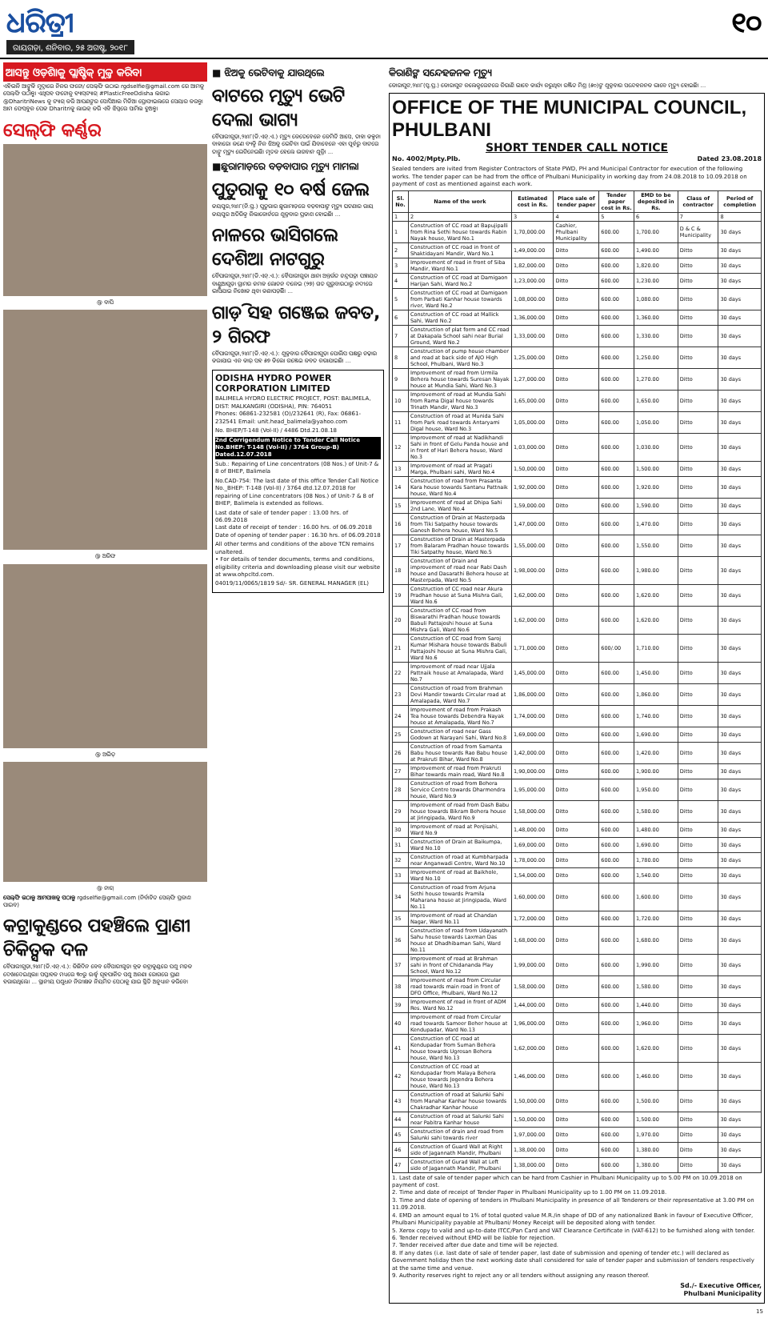ଧରିତ୍ରୀ
ରାୟଗଡ଼ା, ଶନିବାର, ୨୫ ଅଗଷ୍ଟ, ୨୦୧୮
୧୦
ଆସନ୍ତୁ ଓଡ଼ିଶାକୁ ପ୍ଲାଷ୍ଟିକ୍ ମୁକ୍ତ କରିବା
ଏହିଭଳି ଆଙ୍ଗୁଳି ମୁଦ୍ରାରେ ନିଜର ଫଟୋ/ ସେଲ୍‌ଫି ଉଠାଇ rgdselfie@gmail.com ରେ ଆମକୁ ସେଲ୍‌ଫି ପଠାନ୍ତୁ। ଏଥିସହ ଫଟୋକୁ ହ୍ୟାସ୍‌ଟ୍ୟାଗ୍ #PlasticFreeOdisha ଲଗାଇ @DharitriNews କୁ ଟ୍ୟାଗ୍ କରି ଆପଣଙ୍କର ସୋସିଆଲ ମିଡିଆ ପ୍ରୋଫାଇଲରେ ସେୟାର କରନ୍ତୁ। ଆମ ଫେସ୍‌ବୁକ ପେଜ Dharitriକୁ ଲାଇକ୍ କରି ଏହି ଝିପ୍ସରେ ସାମିଲ ହୁଅନ୍ତୁ।
ସେଲ୍‌ଫି କର୍ଣ୍ଣର
@ ବାପି
@ ଅରିଫ
@ ଅଭିତ୍
@ ନାଗ୍
ସେଲ୍‌ଫି ଉଠାନ୍ତୁ ଆମପାଖକୁ ପଠାନ୍ତୁ rgdselfie@gmail.com (ନିର୍ବାଚିତ ସେଲ୍‌ଫି ପ୍ରକାଶ ପାଇବ)
କଟ୍ରାକୁଣ୍ଡରେ ପହଞ୍ଚିଲେ ପ୍ରାଣୀ ଚିକିତ୍ସକ ଦଳ
ବୈପାରୀଗୁଡ଼ା,୨୪।୮(ଡି.ଏନ୍.ଏ.): କିଛିଦିନ ହେବ ବୈପାରୀଗୁଡ଼ା ବ୍ଲକ କଟ୍ରାକୁଣ୍ଡରେ ପଶୁ ମଡ଼କ ଦେଖାଦେଇଥିଲା। ସପ୍ତାହକ ମଧ୍ୟରେ ୩୦ରୁ ଊର୍ଦ୍ଧ୍ୱ ଗୃହପାଳିତ ପଶୁ ଅଜଣା ରୋଗରେ ପ୍ରାଣ ହରାଉଥିଲେ। ... ସ୍ଥାନୀୟ ପଶୁଧନ ନିରୀକ୍ଷକ ନିୟମିତ ସେଠାକୁ ଯାଇ ସ୍ଥିତି ଅନୁଧ୍ୟାନ କରିବେ।
■ ଝିଅକୁ ଭେଟିବାକୁ ଯାଉଥିଲେ
ବାଟରେ ମୃତ୍ୟୁ ଭେଟି ଦେଲା ଭାଗ୍ୟ
ବୈପାରୀଗୁଡ଼ା,୨୪।୮(ଡି.ଏନ୍.ଏ.) ମୃତ୍ୟୁ କେତେବେଳେ କେମିତି ଆସେ, ତାହା କଳ୍ପନା ବାହାରେ। ଜଣେ ବ୍ୟକ୍ତି ନିଜ ଝିଅକୁ ଭେଟିବା ପାଇଁ ଯିବାବେଳେ ଏହା ପୂର୍ବରୁ ବାଟରେ ତାଙ୍କୁ ମୃତ୍ୟୁ ଭେଟିନେଇଛି। ମୃତକ ହେଲେ ଭଗବାନ ଶୁକ୍ରି। ...
■ଛୁରାମାଡ଼ରେ ବଡ଼ବାପାର ମୃତ୍ୟୁ ମାମଲା
ପୁତୁରାକୁ ୧୦ ବର୍ଷ ଜେଲ
ଜୟପୁର,୨୪।୮(ନି.ପ୍ର.) ପୁତୁରାର ଛୁରାମାଡ଼ରେ ବଡ଼ବାପାଙ୍କ ମୃତ୍ୟୁ ଘଟଣାର ରାୟ ଜୟପୁର ଅତିରିକ୍ତ ଜିଲାକୋର୍ଟରେ ଶୁକ୍ରବାର ପ୍ରକାଶ ହୋଇଛି। ...
ନାଳରେ ଭାସିଗଲେ ଦେଶିଆ ନାଟଗୁରୁ
ବୈପାରୀଗୁଡ଼ା,୨୪।୮(ଡି.ଏନ୍.ଏ.): ବୈପାରୀଗୁଡା ଥାନା ଅନ୍ତର୍ଗତ ଚନ୍ଦ୍ରପଦ୍ମା ପଞ୍ଚାୟତ ବାଣ୍ଡୁଆଗୁଡ଼ା ଗ୍ରାମର କମଳ ଲୋଚନ ଦଳେଇ (୨୭) ଗତ ଗୁରୁବାରଠାରୁ ନଦୀରେ ଭାସିଯାଇ ନିଖୋଜ ଥିବା ଜଣାପଡ଼ିଛି। ...
ଗାଡ଼ି ସହ ଗଞ୍ଜେଇ ଜବତ, ୨ ଗିରଫ
ବୈପାରୀଗୁଡ଼ା,୨୪।୮(ଡି.ଏନ୍.ଏ.): ଶୁକ୍ରବାର ବୈପାରୀଗୁଡ଼ା ପୋଲିସ ପକ୍ଷରୁ ଚଢ଼ାଉ କରାଯାଇ ଏକ କାର୍ ସହ ୫୭ କିଲୋ ଗଞ୍ଜେଇ ଜବତ କରାଯାଇଛି। ...
ODISHA HYDRO POWER CORPORATION LIMITED
BALIMELA HYDRO ELECTRIC PROJECT, POST: BALIMELA, DIST: MALKANGIRI (ODISHA), PIN: 764051
Phones: 06861-232581 (O)/232641 (R), Fax: 06861-232541 Email: unit.head_balimela@yahoo.com
No. BHEP/T-148 (Vol-II) / 4486 Dtd.21.08.18
2nd Corrigendum Notice to Tender Call Notice No.BHEP: T-148 (Vol-II) / 3764 Group-B) Dated.12.07.2018
Sub.: Repairing of Line concentrators (08 Nos.) of Unit-7 & 8 of BHEP, Balimela
No.CAD-754: The last date of this office Tender Call Notice No._BHEP: T-148 (Vol-II) / 3764 dtd.12.07.2018 for repairing of Line concentrators (08 Nos.) of Unit-7 & 8 of BHEP, Balimela is extended as follows.
Last date of sale of tender paper : 13.00 hrs. of 06.09.2018
Last date of receipt of tender : 16.00 hrs. of 06.09.2018
Date of opening of tender paper : 16.30 hrs. of 06.09.2018
All other terms and conditions of the above TCN remains unaltered.
• For details of tender documents, terms and conditions, eligibility criteria and downloading please visit our website at www.ohpcltd.com.
04019/11/0065/1819 Sd/- SR. GENERAL MANAGER (EL)
କିରାଣିଙ୍କ ସନ୍ଦେହଜନକ ମୃତ୍ୟୁ
କୋରାପୁଟ,୨୪।୮(ସ୍ୱ.ପ୍ର.) କୋରାପୁଟ କଲେକ୍ଟରେଟରେ କିରାଣି ଭାବେ କାର୍ଯ୍ୟ କରୁଥିବା ରଞ୍ଜିତ ମିଶ୍ର (୫୦)ଙ୍କ ଶୁକ୍ରବାର ସନ୍ଦେହଜନକ ଭାବେ ମୃତ୍ୟୁ ହୋଇଛି। ...
OFFICE OF THE MUNICIPAL COUNCIL, PHULBANI
SHORT TENDER CALL NOTICE
No. 4002/Mpty.Plb. Dated 23.08.2018
Sealed tenders are ivited from Register Contractors of State PWD, PH and Municipal Contractor for execution of the following works. The tender paper can be had from the office of Phulbani Municipality in working day from 24.08.2018 to 10.09.2018 on payment of cost as mentioned against each work.
| Sl. No. | Name of the work | Estimated cost in Rs. | Place sale of tender paper | Tender paper cost in Rs. | EMD to be deposited in Rs. | Class of contractor | Period of completion |
| --- | --- | --- | --- | --- | --- | --- | --- |
| 1 | 2 | 3 | 4 | 5 | 6 | 7 | 8 |
| 1 | Construction of CC road at Bapujipalli from Rina Sethi house towards Rabin Nayak house, Ward No.1 | 1,70,000.00 | Cashier, Phulbani Municipality | 600.00 | 1,700.00 | D & C & Municipality | 30 days |
| 2 | Construction of CC road in front of Shaktidayani Mandir, Ward No.1 | 1,49,000.00 | Ditto | 600.00 | 1,490.00 | Ditto | 30 days |
| 3 | Improvement of road in front of Siba Mandir, Ward No.1 | 1,82,000.00 | Ditto | 600.00 | 1,820.00 | Ditto | 30 days |
| 4 | Construction of CC road at Damigaon Harijan Sahi, Ward No.2 | 1,23,000.00 | Ditto | 600.00 | 1,230.00 | Ditto | 30 days |
| 5 | Construction of CC road at Damigaon from Parbati Kanhar house towards river, Ward No.2 | 1,08,000.00 | Ditto | 600.00 | 1,080.00 | Ditto | 30 days |
| 6 | Construction of CC road at Mallick Sahi, Ward No.2 | 1,36,000.00 | Ditto | 600.00 | 1,360.00 | Ditto | 30 days |
| 7 | Construction of plat form and CC road at Dakapala School sahi near Burial Ground, Ward No.2 | 1,33,000.00 | Ditto | 600.00 | 1,330.00 | Ditto | 30 days |
| 8 | Construction of pump house chamber and road at back side of AJO High School, Phulbani, Ward No.3 | 1,25,000.00 | Ditto | 600.00 | 1,250.00 | Ditto | 30 days |
| 9 | Improvement of road from Urmila Behera house towards Suresan Nayak house at Mundia Sahi, Ward No.3 | 1,27,000.00 | Ditto | 600.00 | 1,270.00 | Ditto | 30 days |
| 10 | Improvement of road at Mundia Sahi from Rama Digal house towards Trinath Mandir, Ward No.3 | 1,65,000.00 | Ditto | 600.00 | 1,650.00 | Ditto | 30 days |
| 11 | Construction of road at Munida Sahi from Park road towards Antaryami Digal house, Ward No.3 | 1,05,000.00 | Ditto | 600.00 | 1,050.00 | Ditto | 30 days |
| 12 | Improvement of road at Nadikhandi Sahi in front of Gelu Panda house and in front of Hari Behera house, Ward No.3 | 1,03,000.00 | Ditto | 600.00 | 1,030.00 | Ditto | 30 days |
| 13 | Improvement of road at Pragati Marga, Phulbani sahi, Ward No.4 | 1,50,000.00 | Ditto | 600.00 | 1,500.00 | Ditto | 30 days |
| 14 | Construction of road from Prasanta Kara house towards Santanu Pattnaik house, Ward No.4 | 1,92,000.00 | Ditto | 600.00 | 1,920.00 | Ditto | 30 days |
| 15 | Improvement of road at Dhipa Sahi 2nd Lane, Ward No.4 | 1,59,000.00 | Ditto | 600.00 | 1,590.00 | Ditto | 30 days |
| 16 | Construction of Drain at Masterpada from Tiki Satpathy house towards Ganesh Behera house, Ward No.5 | 1,47,000.00 | Ditto | 600.00 | 1,470.00 | Ditto | 30 days |
| 17 | Construction of Drain at Masterpada from Balaram Pradhan house towards Tiki Satpathy house, Ward No.5 | 1,55,000.00 | Ditto | 600.00 | 1,550.00 | Ditto | 30 days |
| 18 | Construction of Drain and improvement of road near Rabi Dash house and Dasarathi Behera house at Masterpada, Ward No.5 | 1,98,000.00 | Ditto | 600.00 | 1,980.00 | Ditto | 30 days |
| 19 | Construction of CC road near Akura Pradhan house at Suna Mishra Gali, Ward No.6 | 1,62,000.00 | Ditto | 600.00 | 1,620.00 | Ditto | 30 days |
| 20 | Construction of CC road from Biswarathi Pradhan house towards Babuli Pattajoshi house at Suna Mishra Gali, Ward No.6 | 1,62,000.00 | Ditto | 600.00 | 1,620.00 | Ditto | 30 days |
| 21 | Construction of CC road from Saroj Kumar Mishara house towards Babuli Pattajoshi house at Suna Mishra Gali, Ward No.6 | 1,71,000.00 | Ditto | 600/.00 | 1,710.00 | Ditto | 30 days |
| 22 | Improvement of road near Ujjala Pattnaik house at Amalapada, Ward No.7 | 1,45,000.00 | Ditto | 600.00 | 1,450.00 | Ditto | 30 days |
| 23 | Construction of road from Brahman Devi Mandir towards Circular road at Amalapada, Ward No.7 | 1,86,000.00 | Ditto | 600.00 | 1,860.00 | Ditto | 30 days |
| 24 | Improvement of road from Prakash Tea house towards Debendra Nayak house at Amalapada, Ward No.7 | 1,74,000.00 | Ditto | 600.00 | 1,740.00 | Ditto | 30 days |
| 25 | Construction of road near Gass Godown at Narayani Sahi, Ward No.8 | 1,69,000.00 | Ditto | 600.00 | 1,690.00 | Ditto | 30 days |
| 26 | Construction of road from Samanta Babu house towards Rao Babu house at Prakruti Bihar, Ward No.8 | 1,42,000.00 | Ditto | 600.00 | 1,420.00 | Ditto | 30 days |
| 27 | Improvement of road from Prakruti Bihar towards main road, Ward No.8 | 1,90,000.00 | Ditto | 600.00 | 1,900.00 | Ditto | 30 days |
| 28 | Construction of road from Behera Service Centre towards Dharmendra house, Ward No.9 | 1,95,000.00 | Ditto | 600.00 | 1,950.00 | Ditto | 30 days |
| 29 | Improvement of road from Dash Babu house towards Bikram Behera house at Jiringipada, Ward No.9 | 1,58,000.00 | Ditto | 600.00 | 1,580.00 | Ditto | 30 days |
| 30 | Improvement of road at Penjisahi, Ward No.9 | 1,48,000.00 | Ditto | 600.00 | 1,480.00 | Ditto | 30 days |
| 31 | Construction of Drain at Baikumpa, Ward No.10 | 1,69,000.00 | Ditto | 600.00 | 1,690.00 | Ditto | 30 days |
| 32 | Construction of road at Kumbharpada near Anganwadi Centre, Ward No.10 | 1,78,000.00 | Ditto | 600.00 | 1,780.00 | Ditto | 30 days |
| 33 | Improvement of road at Baikhole, Ward No.10 | 1,54,000.00 | Ditto | 600.00 | 1,540.00 | Ditto | 30 days |
| 34 | Construction of road from Arjuna Sethi house towards Pramila Maharana house at Jiringipada, Ward No.11 | 1,60,000.00 | Ditto | 600.00 | 1,600.00 | Ditto | 30 days |
| 35 | Improvement of road at Chandan Nagar, Ward No.11 | 1,72,000.00 | Ditto | 600.00 | 1,720.00 | Ditto | 30 days |
| 36 | Construction of road from Udayanath Sahu house towards Laxman Das house at Dhadhibaman Sahi, Ward No.11 | 1,68,000.00 | Ditto | 600.00 | 1,680.00 | Ditto | 30 days |
| 37 | Improvement of road at Brahman sahi in front of Chidananda Play School, Ward No.12 | 1,99,000.00 | Ditto | 600.00 | 1,990.00 | Ditto | 30 days |
| 38 | Improvement of road from Circular road towards main road in front of DFO Office, Phulbani, Ward No.12 | 1,58,000.00 | Ditto | 600.00 | 1,580.00 | Ditto | 30 days |
| 39 | Improvement of road in front of ADM Res. Ward No.12 | 1,44,000.00 | Ditto | 600.00 | 1,440.00 | Ditto | 30 days |
| 40 | Improvement of road from Circular road towards Sameer Beher house at Kendupadar, Ward No.13 | 1,96,000.00 | Ditto | 600.00 | 1,960.00 | Ditto | 30 days |
| 41 | Construction of CC road at Kendupadar from Suman Behera house towards Ugresan Behera house, Ward No.13 | 1,62,000.00 | Ditto | 600.00 | 1,620.00 | Ditto | 30 days |
| 42 | Construction of CC road at Kendupadar from Malaya Behera house towards Jogendra Behera house, Ward No.13 | 1,46,000.00 | Ditto | 600.00 | 1,460.00 | Ditto | 30 days |
| 43 | Construction of road at Salunki Sahi from Manahar Kanhar house towards Chakradhar Kanhar house | 1,50,000.00 | Ditto | 600.00 | 1,500.00 | Ditto | 30 days |
| 44 | Construction of road at Salunki Sahi near Pabitra Kanhar house | 1,50,000.00 | Ditto | 600.00 | 1,500.00 | Ditto | 30 days |
| 45 | Construction of drain and road from Salunki sahi towards river | 1,97,000.00 | Ditto | 600.00 | 1,970.00 | Ditto | 30 days |
| 46 | Construction of Guard Wall at Right side of Jagannath Mandir, Phulbani | 1,38,000.00 | Ditto | 600.00 | 1,380.00 | Ditto | 30 days |
| 47 | Construction of Gurad Wall at Left side of Jagannath Mandir, Phulbani | 1,38,000.00 | Ditto | 600.00 | 1,380.00 | Ditto | 30 days |
1. Last date of sale of tender paper which can be hard from Cashier in Phulbani Municipality up to 5.00 PM on 10.09.2018 on payment of cost.
2. Time and date of receipt of Tender Paper in Phulbani Municipality up to 1.00 PM on 11.09.2018.
3. Time and date of opening of tenders in Phulbani Municipality in presence of all Tenderers or their representative at 3.00 PM on 11.09.2018.
4. EMD an amount equal to 1% of total quoted value M.R./in shape of DD of any nationalized Bank in favour of Executive Officer, Phulbani Municipality payable at Phulbani/ Money Receipt will be deposited along with tender.
5. Xerox copy to valid and up-to-date ITCC/Pan Card and VAT Clearance Certificate in (VAT-612) to be furnished along with tender.
6. Tender received without EMD will be liable for rejection.
7. Tender received after due date and time will be rejected.
8. If any dates (i.e. last date of sale of tender paper, last date of submission and opening of tender etc.) will declared as Government holiday then the next working date shall considered for sale of tender paper and submission of tenders respectively at the same time and venue.
9. Authority reserves right to reject any or all tenders without assigning any reason thereof.
Sd./- Executive Officer,
Phulbani Municipality
15